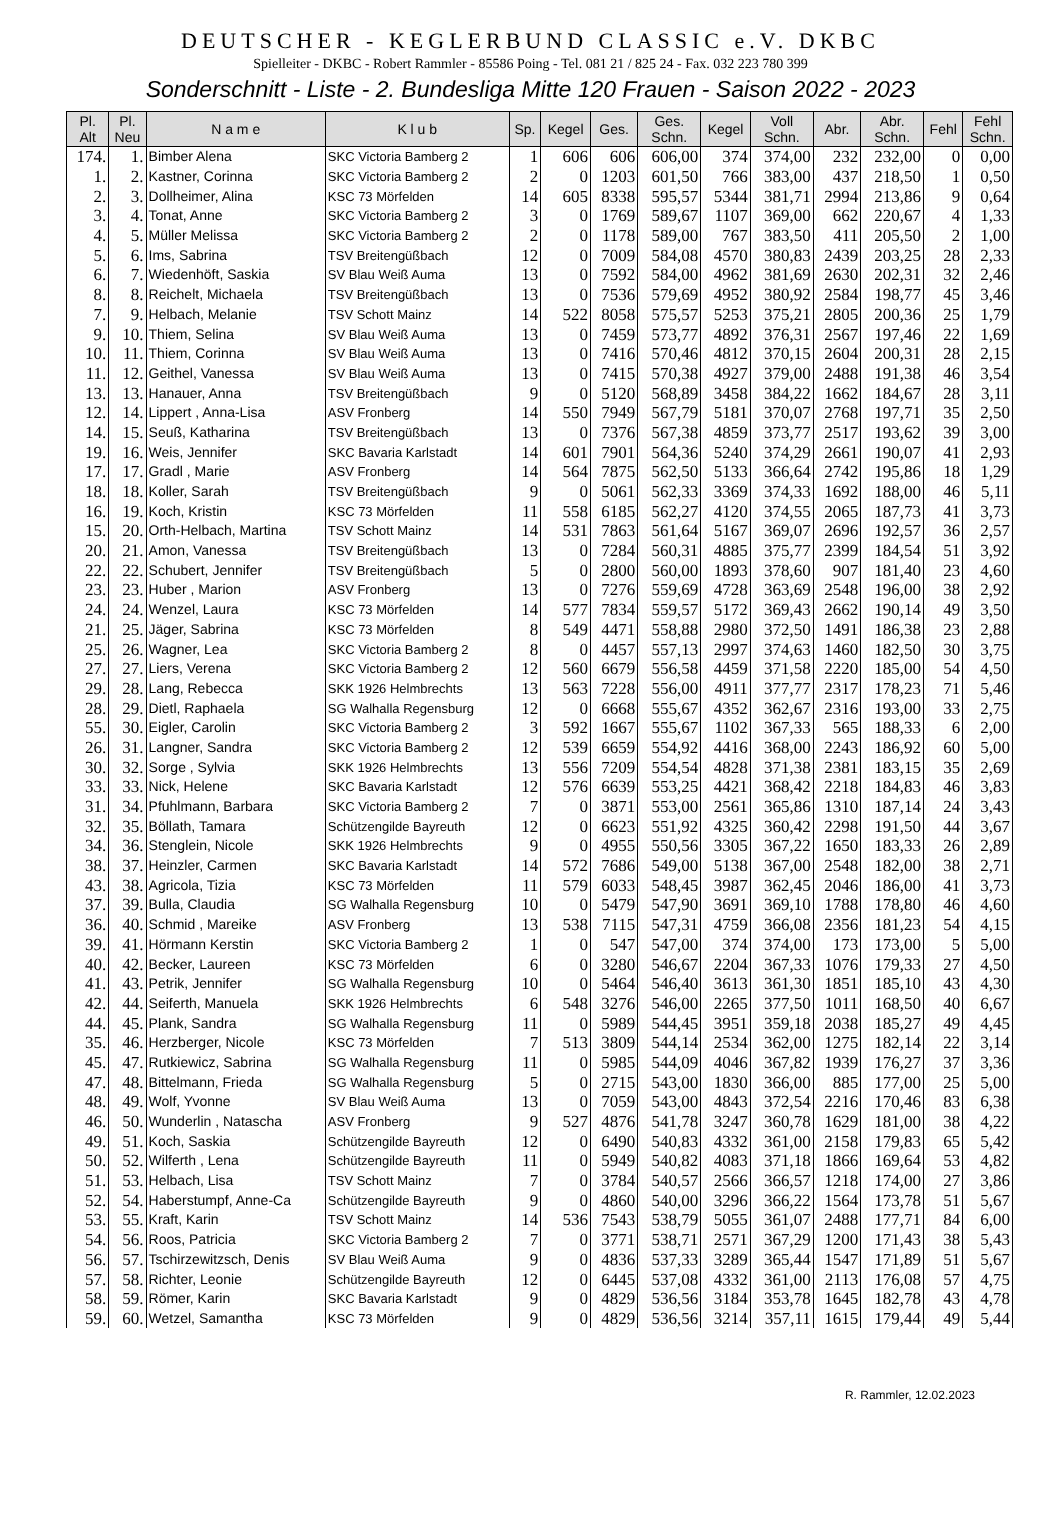DEUTSCHER - KEGLERBUND CLASSIC e.V. DKBC
Spielleiter - DKBC - Robert Rammler - 85586 Poing - Tel. 081 21 / 825 24 - Fax. 032 223 780 399
Sonderschnitt - Liste - 2. Bundesliga Mitte 120 Frauen - Saison 2022 - 2023
| Pl. Alt | Pl. Neu | N a m e | K l u b | Sp. | Kegel | Ges. | Ges. Schn. | Kegel | Voll Schn. | Abr. | Abr. Schn. | Fehl | Fehl Schn. |
| --- | --- | --- | --- | --- | --- | --- | --- | --- | --- | --- | --- | --- | --- |
| 174. | 1. | Bimber Alena | SKC Victoria Bamberg 2 | 1 | 606 | 606 | 606,00 | 374 | 374,00 | 232 | 232,00 | 0 | 0,00 |
| 1. | 2. | Kastner, Corinna | SKC Victoria Bamberg 2 | 2 | 0 | 1203 | 601,50 | 766 | 383,00 | 437 | 218,50 | 1 | 0,50 |
| 2. | 3. | Dollheimer, Alina | KSC 73 Mörfelden | 14 | 605 | 8338 | 595,57 | 5344 | 381,71 | 2994 | 213,86 | 9 | 0,64 |
| 3. | 4. | Tonat, Anne | SKC Victoria Bamberg 2 | 3 | 0 | 1769 | 589,67 | 1107 | 369,00 | 662 | 220,67 | 4 | 1,33 |
| 4. | 5. | Müller Melissa | SKC Victoria Bamberg 2 | 2 | 0 | 1178 | 589,00 | 767 | 383,50 | 411 | 205,50 | 2 | 1,00 |
| 5. | 6. | Ims, Sabrina | TSV Breitengüßbach | 12 | 0 | 7009 | 584,08 | 4570 | 380,83 | 2439 | 203,25 | 28 | 2,33 |
| 6. | 7. | Wiedenhöft, Saskia | SV Blau Weiß Auma | 13 | 0 | 7592 | 584,00 | 4962 | 381,69 | 2630 | 202,31 | 32 | 2,46 |
| 8. | 8. | Reichelt, Michaela | TSV Breitengüßbach | 13 | 0 | 7536 | 579,69 | 4952 | 380,92 | 2584 | 198,77 | 45 | 3,46 |
| 7. | 9. | Helbach, Melanie | TSV Schott Mainz | 14 | 522 | 8058 | 575,57 | 5253 | 375,21 | 2805 | 200,36 | 25 | 1,79 |
| 9. | 10. | Thiem, Selina | SV Blau Weiß Auma | 13 | 0 | 7459 | 573,77 | 4892 | 376,31 | 2567 | 197,46 | 22 | 1,69 |
| 10. | 11. | Thiem, Corinna | SV Blau Weiß Auma | 13 | 0 | 7416 | 570,46 | 4812 | 370,15 | 2604 | 200,31 | 28 | 2,15 |
| 11. | 12. | Geithel, Vanessa | SV Blau Weiß Auma | 13 | 0 | 7415 | 570,38 | 4927 | 379,00 | 2488 | 191,38 | 46 | 3,54 |
| 13. | 13. | Hanauer, Anna | TSV Breitengüßbach | 9 | 0 | 5120 | 568,89 | 3458 | 384,22 | 1662 | 184,67 | 28 | 3,11 |
| 12. | 14. | Lippert , Anna-Lisa | ASV Fronberg | 14 | 550 | 7949 | 567,79 | 5181 | 370,07 | 2768 | 197,71 | 35 | 2,50 |
| 14. | 15. | Seuß, Katharina | TSV Breitengüßbach | 13 | 0 | 7376 | 567,38 | 4859 | 373,77 | 2517 | 193,62 | 39 | 3,00 |
| 19. | 16. | Weis, Jennifer | SKC Bavaria Karlstadt | 14 | 601 | 7901 | 564,36 | 5240 | 374,29 | 2661 | 190,07 | 41 | 2,93 |
| 17. | 17. | Gradl , Marie | ASV Fronberg | 14 | 564 | 7875 | 562,50 | 5133 | 366,64 | 2742 | 195,86 | 18 | 1,29 |
| 18. | 18. | Koller, Sarah | TSV Breitengüßbach | 9 | 0 | 5061 | 562,33 | 3369 | 374,33 | 1692 | 188,00 | 46 | 5,11 |
| 16. | 19. | Koch, Kristin | KSC 73 Mörfelden | 11 | 558 | 6185 | 562,27 | 4120 | 374,55 | 2065 | 187,73 | 41 | 3,73 |
| 15. | 20. | Orth-Helbach, Martina | TSV Schott Mainz | 14 | 531 | 7863 | 561,64 | 5167 | 369,07 | 2696 | 192,57 | 36 | 2,57 |
| 20. | 21. | Amon, Vanessa | TSV Breitengüßbach | 13 | 0 | 7284 | 560,31 | 4885 | 375,77 | 2399 | 184,54 | 51 | 3,92 |
| 22. | 22. | Schubert, Jennifer | TSV Breitengüßbach | 5 | 0 | 2800 | 560,00 | 1893 | 378,60 | 907 | 181,40 | 23 | 4,60 |
| 23. | 23. | Huber , Marion | ASV Fronberg | 13 | 0 | 7276 | 559,69 | 4728 | 363,69 | 2548 | 196,00 | 38 | 2,92 |
| 24. | 24. | Wenzel, Laura | KSC 73 Mörfelden | 14 | 577 | 7834 | 559,57 | 5172 | 369,43 | 2662 | 190,14 | 49 | 3,50 |
| 21. | 25. | Jäger, Sabrina | KSC 73 Mörfelden | 8 | 549 | 4471 | 558,88 | 2980 | 372,50 | 1491 | 186,38 | 23 | 2,88 |
| 25. | 26. | Wagner, Lea | SKC Victoria Bamberg 2 | 8 | 0 | 4457 | 557,13 | 2997 | 374,63 | 1460 | 182,50 | 30 | 3,75 |
| 27. | 27. | Liers, Verena | SKC Victoria Bamberg 2 | 12 | 560 | 6679 | 556,58 | 4459 | 371,58 | 2220 | 185,00 | 54 | 4,50 |
| 29. | 28. | Lang, Rebecca | SKK 1926 Helmbrechts | 13 | 563 | 7228 | 556,00 | 4911 | 377,77 | 2317 | 178,23 | 71 | 5,46 |
| 28. | 29. | Dietl, Raphaela | SG Walhalla Regensburg | 12 | 0 | 6668 | 555,67 | 4352 | 362,67 | 2316 | 193,00 | 33 | 2,75 |
| 55. | 30. | Eigler, Carolin | SKC Victoria Bamberg 2 | 3 | 592 | 1667 | 555,67 | 1102 | 367,33 | 565 | 188,33 | 6 | 2,00 |
| 26. | 31. | Langner, Sandra | SKC Victoria Bamberg 2 | 12 | 539 | 6659 | 554,92 | 4416 | 368,00 | 2243 | 186,92 | 60 | 5,00 |
| 30. | 32. | Sorge , Sylvia | SKK 1926 Helmbrechts | 13 | 556 | 7209 | 554,54 | 4828 | 371,38 | 2381 | 183,15 | 35 | 2,69 |
| 33. | 33. | Nick, Helene | SKC Bavaria Karlstadt | 12 | 576 | 6639 | 553,25 | 4421 | 368,42 | 2218 | 184,83 | 46 | 3,83 |
| 31. | 34. | Pfuhlmann, Barbara | SKC Victoria Bamberg 2 | 7 | 0 | 3871 | 553,00 | 2561 | 365,86 | 1310 | 187,14 | 24 | 3,43 |
| 32. | 35. | Böllath, Tamara | Schützengilde Bayreuth | 12 | 0 | 6623 | 551,92 | 4325 | 360,42 | 2298 | 191,50 | 44 | 3,67 |
| 34. | 36. | Stenglein, Nicole | SKK 1926 Helmbrechts | 9 | 0 | 4955 | 550,56 | 3305 | 367,22 | 1650 | 183,33 | 26 | 2,89 |
| 38. | 37. | Heinzler, Carmen | SKC Bavaria Karlstadt | 14 | 572 | 7686 | 549,00 | 5138 | 367,00 | 2548 | 182,00 | 38 | 2,71 |
| 43. | 38. | Agricola, Tizia | KSC 73 Mörfelden | 11 | 579 | 6033 | 548,45 | 3987 | 362,45 | 2046 | 186,00 | 41 | 3,73 |
| 37. | 39. | Bulla, Claudia | SG Walhalla Regensburg | 10 | 0 | 5479 | 547,90 | 3691 | 369,10 | 1788 | 178,80 | 46 | 4,60 |
| 36. | 40. | Schmid , Mareike | ASV Fronberg | 13 | 538 | 7115 | 547,31 | 4759 | 366,08 | 2356 | 181,23 | 54 | 4,15 |
| 39. | 41. | Hörmann Kerstin | SKC Victoria Bamberg 2 | 1 | 0 | 547 | 547,00 | 374 | 374,00 | 173 | 173,00 | 5 | 5,00 |
| 40. | 42. | Becker, Laureen | KSC 73 Mörfelden | 6 | 0 | 3280 | 546,67 | 2204 | 367,33 | 1076 | 179,33 | 27 | 4,50 |
| 41. | 43. | Petrik, Jennifer | SG Walhalla Regensburg | 10 | 0 | 5464 | 546,40 | 3613 | 361,30 | 1851 | 185,10 | 43 | 4,30 |
| 42. | 44. | Seiferth, Manuela | SKK 1926 Helmbrechts | 6 | 548 | 3276 | 546,00 | 2265 | 377,50 | 1011 | 168,50 | 40 | 6,67 |
| 44. | 45. | Plank, Sandra | SG Walhalla Regensburg | 11 | 0 | 5989 | 544,45 | 3951 | 359,18 | 2038 | 185,27 | 49 | 4,45 |
| 35. | 46. | Herzberger, Nicole | KSC 73 Mörfelden | 7 | 513 | 3809 | 544,14 | 2534 | 362,00 | 1275 | 182,14 | 22 | 3,14 |
| 45. | 47. | Rutkiewicz, Sabrina | SG Walhalla Regensburg | 11 | 0 | 5985 | 544,09 | 4046 | 367,82 | 1939 | 176,27 | 37 | 3,36 |
| 47. | 48. | Bittelmann, Frieda | SG Walhalla Regensburg | 5 | 0 | 2715 | 543,00 | 1830 | 366,00 | 885 | 177,00 | 25 | 5,00 |
| 48. | 49. | Wolf, Yvonne | SV Blau Weiß Auma | 13 | 0 | 7059 | 543,00 | 4843 | 372,54 | 2216 | 170,46 | 83 | 6,38 |
| 46. | 50. | Wunderlin , Natascha | ASV Fronberg | 9 | 527 | 4876 | 541,78 | 3247 | 360,78 | 1629 | 181,00 | 38 | 4,22 |
| 49. | 51. | Koch, Saskia | Schützengilde Bayreuth | 12 | 0 | 6490 | 540,83 | 4332 | 361,00 | 2158 | 179,83 | 65 | 5,42 |
| 50. | 52. | Wilferth , Lena | Schützengilde Bayreuth | 11 | 0 | 5949 | 540,82 | 4083 | 371,18 | 1866 | 169,64 | 53 | 4,82 |
| 51. | 53. | Helbach, Lisa | TSV Schott Mainz | 7 | 0 | 3784 | 540,57 | 2566 | 366,57 | 1218 | 174,00 | 27 | 3,86 |
| 52. | 54. | Haberstumpf, Anne-Ca | Schützengilde Bayreuth | 9 | 0 | 4860 | 540,00 | 3296 | 366,22 | 1564 | 173,78 | 51 | 5,67 |
| 53. | 55. | Kraft, Karin | TSV Schott Mainz | 14 | 536 | 7543 | 538,79 | 5055 | 361,07 | 2488 | 177,71 | 84 | 6,00 |
| 54. | 56. | Roos, Patricia | SKC Victoria Bamberg 2 | 7 | 0 | 3771 | 538,71 | 2571 | 367,29 | 1200 | 171,43 | 38 | 5,43 |
| 56. | 57. | Tschirzewitzsch, Denis | SV Blau Weiß Auma | 9 | 0 | 4836 | 537,33 | 3289 | 365,44 | 1547 | 171,89 | 51 | 5,67 |
| 57. | 58. | Richter, Leonie | Schützengilde Bayreuth | 12 | 0 | 6445 | 537,08 | 4332 | 361,00 | 2113 | 176,08 | 57 | 4,75 |
| 58. | 59. | Römer, Karin | SKC Bavaria Karlstadt | 9 | 0 | 4829 | 536,56 | 3184 | 353,78 | 1645 | 182,78 | 43 | 4,78 |
| 59. | 60. | Wetzel, Samantha | KSC 73 Mörfelden | 9 | 0 | 4829 | 536,56 | 3214 | 357,11 | 1615 | 179,44 | 49 | 5,44 |
R. Rammler, 12.02.2023